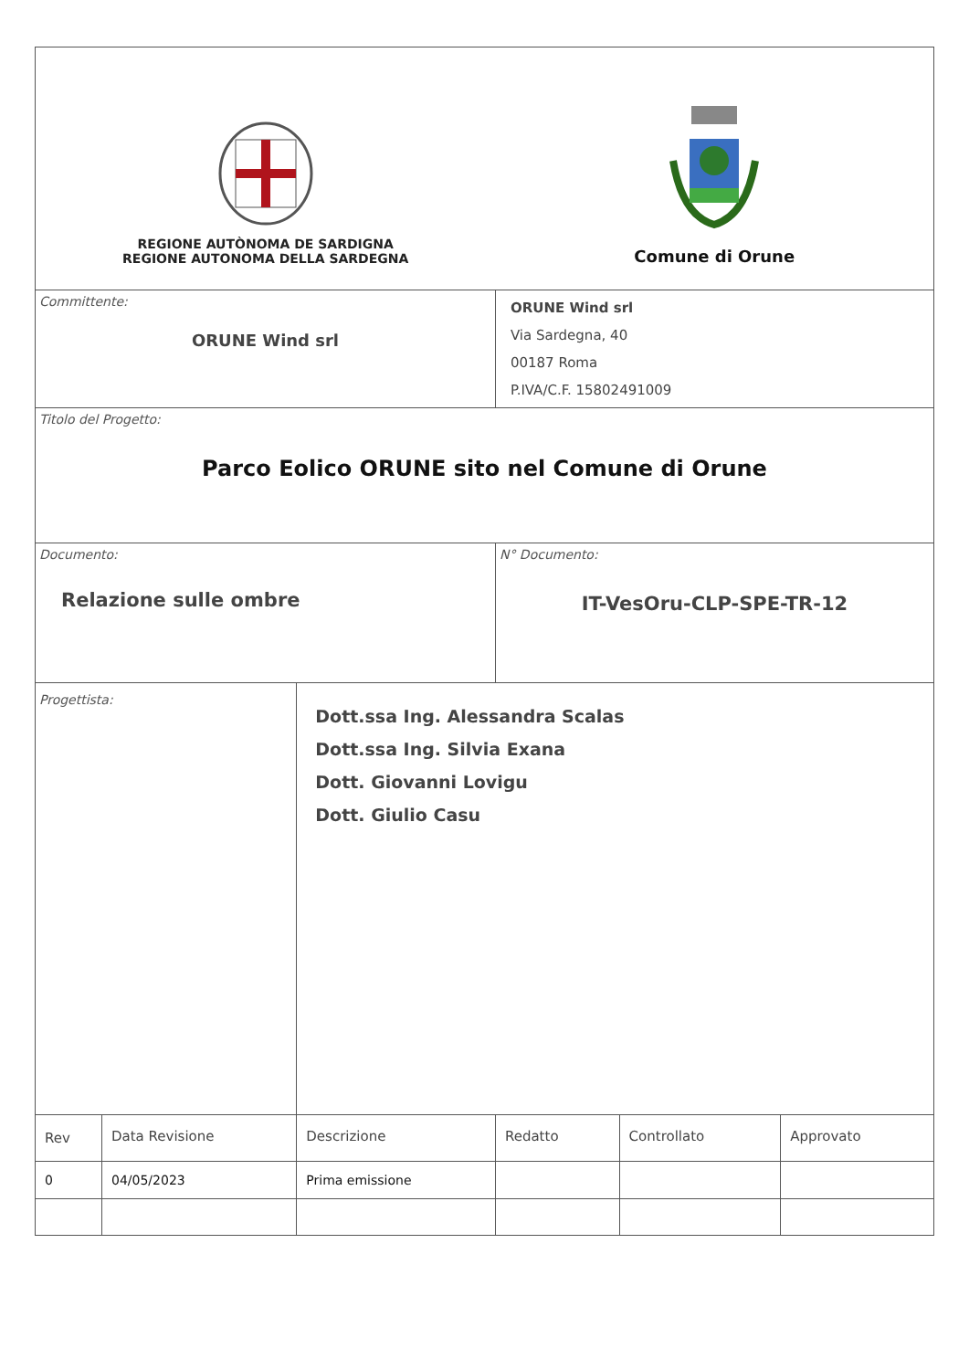| REGIONE AUTÒNOMA DE SARDIGNA REGIONE AUTONOMA DELLA SARDEGNA | | | Comune di Orune | | |
| Committente: ORUNE Wind srl | | | ORUNE Wind srl Via Sardegna, 40 00187 Roma P.IVA/C.F. 15802491009 | | |
| Titolo del Progetto: Parco Eolico ORUNE sito nel Comune di Orune | | | | | |
| Documento: Relazione sulle ombre | | | N° Documento: IT-VesOru-CLP-SPE-TR-12 | | |
| Progettista: | | Dott.ssa Ing. Alessandra Scalas Dott.ssa Ing. Silvia Exana Dott. Giovanni Lovigu Dott. Giulio Casu | | | |
| Rev | Data Revisione | Descrizione | Redatto | Controllato | Approvato |
| 0 | 04/05/2023 | Prima emissione | | | |